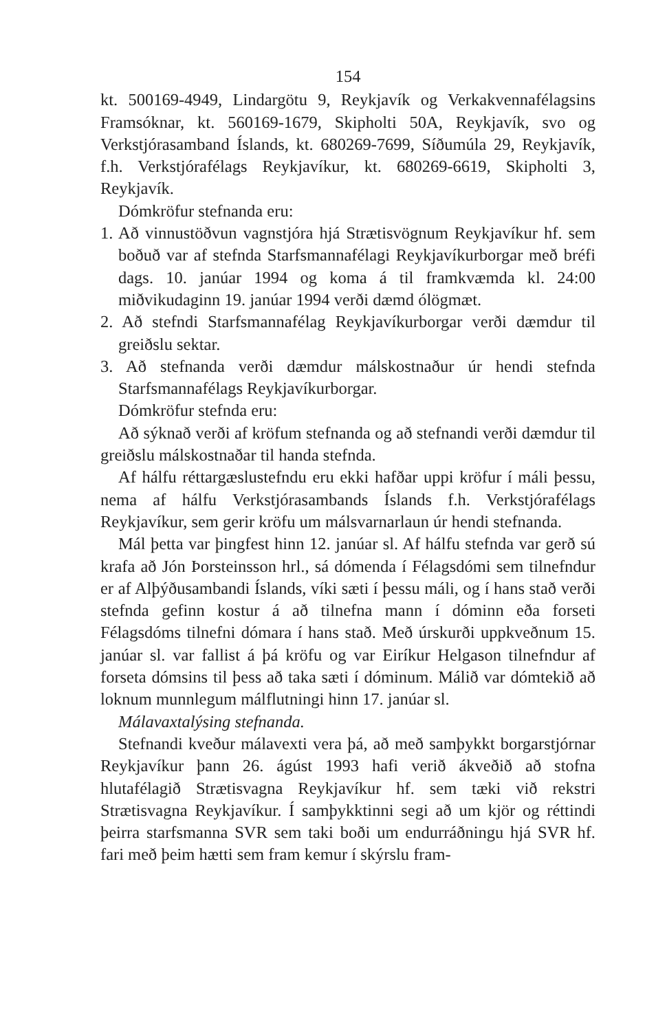154
kt. 500169-4949, Lindargötu 9, Reykjavík og Verkakvennafélagsins Framsóknar, kt. 560169-1679, Skipholti 50A, Reykjavík, svo og Verkstjórasamband Íslands, kt. 680269-7699, Síðumúla 29, Reykjavík, f.h. Verkstjórafélags Reykjavíkur, kt. 680269-6619, Skipholti 3, Reykjavík.
Dómkröfur stefnanda eru:
1. Að vinnustöðvun vagnstjóra hjá Strætisvögnum Reykjavíkur hf. sem boðuð var af stefnda Starfsmannafélagi Reykjavíkurborgar með bréfi dags. 10. janúar 1994 og koma á til framkvæmda kl. 24:00 miðvikudaginn 19. janúar 1994 verði dæmd ólögmæt.
2. Að stefndi Starfsmannafélag Reykjavíkurborgar verði dæmdur til greiðslu sektar.
3. Að stefnanda verði dæmdur málskostnaður úr hendi stefnda Starfsmannafélags Reykjavíkurborgar.
Dómkröfur stefnda eru:
Að sýknað verði af kröfum stefnanda og að stefnandi verði dæmdur til greiðslu málskostnaðar til handa stefnda.
Af hálfu réttargæslustefndu eru ekki hafðar uppi kröfur í máli þessu, nema af hálfu Verkstjórasambands Íslands f.h. Verkstjórafélags Reykjavíkur, sem gerir kröfu um málsvarnarlaun úr hendi stefnanda.
Mál þetta var þingfest hinn 12. janúar sl. Af hálfu stefnda var gerð sú krafa að Jón Þorsteinsson hrl., sá dómenda í Félagsdómi sem tilnefndur er af Alþýðusambandi Íslands, víki sæti í þessu máli, og í hans stað verði stefnda gefinn kostur á að tilnefna mann í dóminn eða forseti Félagsdóms tilnefni dómara í hans stað. Með úrskurði uppkveðnum 15. janúar sl. var fallist á þá kröfu og var Eiríkur Helgason tilnefndur af forseta dómsins til þess að taka sæti í dóminum. Málið var dómtekið að loknum munnlegum málflutningi hinn 17. janúar sl.
Málavaxtalýsing stefnanda.
Stefnandi kveður málavexti vera þá, að með samþykkt borgarstjórnar Reykjavíkur þann 26. ágúst 1993 hafi verið ákveðið að stofna hlutafélagið Strætisvagna Reykjavíkur hf. sem tæki við rekstri Strætisvagna Reykjavíkur. Í samþykktinni segi að um kjör og réttindi þeirra starfsmanna SVR sem taki boði um endurráðningu hjá SVR hf. fari með þeim hætti sem fram kemur í skýrslu fram-